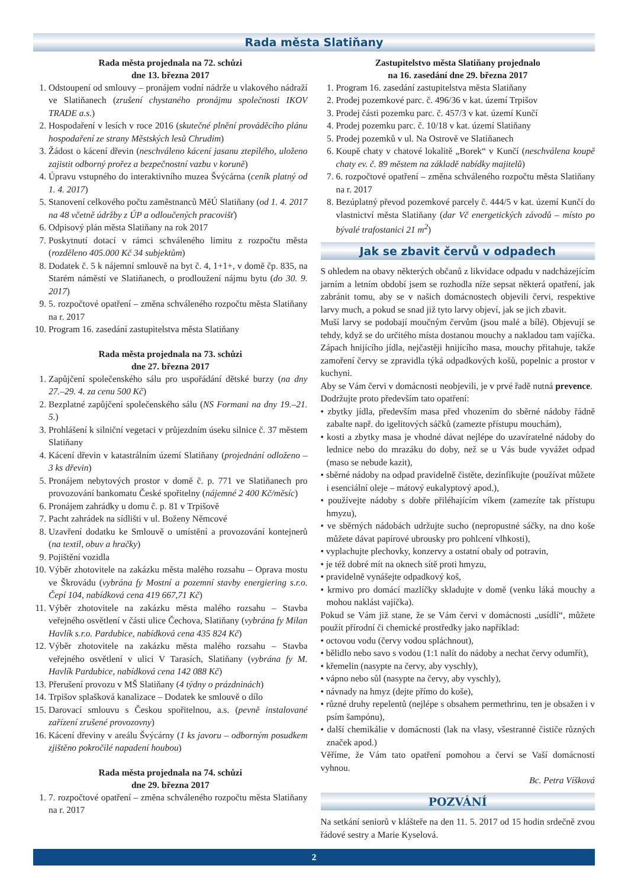Rada města Slatiňany
Rada města projednala na 72. schůzi
dne 13. března 2017
1. Odstoupení od smlouvy – pronájem vodní nádrže u vlakového nádraží ve Slatiňanech (zrušení chystaného pronájmu společnosti IKOV TRADE a.s.)
2. Hospodaření v lesích v roce 2016 (skutečné plnění prováděcího plánu hospodaření ze strany Městských lesů Chrudim)
3. Žádost o kácení dřevin (neschváleno kácení jasanu ztepilého, uloženo zajistit odborný prořez a bezpečnostní vazbu v koruně)
4. Úpravu vstupného do interaktivního muzea Švýcárna (ceník platný od 1. 4. 2017)
5. Stanovení celkového počtu zaměstnanců MěÚ Slatiňany (od 1. 4. 2017 na 48 včetně údržby z ÚP a odloučených pracovišť)
6. Odpisový plán města Slatiňany na rok 2017
7. Poskytnutí dotací v rámci schváleného limitu z rozpočtu města (rozděleno 405.000 Kč 34 subjektům)
8. Dodatek č. 5 k nájemní smlouvě na byt č. 4, 1+1+, v domě čp. 835, na Starém náměstí ve Slatiňanech, o prodloužení nájmu bytu (do 30. 9. 2017)
9. 5. rozpočtové opatření – změna schváleného rozpočtu města Slatiňany na r. 2017
10. Program 16. zasedání zastupitelstva města Slatiňany
Rada města projednala na 73. schůzi
dne 27. března 2017
1. Zapůjčení společenského sálu pro uspořádání dětské burzy (na dny 27.–29. 4. za cenu 500 Kč)
2. Bezplatné zapůjčení společenského sálu (NS Formani na dny 19.–21. 5.)
3. Prohlášení k silniční vegetaci v průjezdním úseku silnice č. 37 městem Slatiňany
4. Kácení dřevin v katastrálním území Slatiňany (projednání odloženo – 3 ks dřevin)
5. Pronájem nebytových prostor v domě č. p. 771 ve Slatiňanech pro provozování bankomatu České spořitelny (nájemné 2 400 Kč/měsíc)
6. Pronájem zahrádky u domu č. p. 81 v Trpišově
7. Pacht zahrádek na sídlišti v ul. Boženy Němcové
8. Uzavření dodatku ke Smlouvě o umístění a provozování kontejnerů (na textil, obuv a hračky)
9. Pojištění vozidla
10. Výběr zhotovitele na zakázku města malého rozsahu – Oprava mostu ve Škrovádu (vybrána fy Mostní a pozemní stavby energiering s.r.o. Čepí 104, nabídková cena 419 667,71 Kč)
11. Výběr zhotovitele na zakázku města malého rozsahu – Stavba veřejného osvětlení v části ulice Čechova, Slatiňany (vybrána fy Milan Havlík s.r.o. Pardubice, nabídková cena 435 824 Kč)
12. Výběr zhotovitele na zakázku města malého rozsahu – Stavba veřejného osvětlení v ulici V Tarasích, Slatiňany (vybrána fy M. Havlík Pardubice, nabídková cena 142 088 Kč)
13. Přerušení provozu v MŠ Slatiňany (4 týdny o prázdninách)
14. Trpišov splašková kanalizace – Dodatek ke smlouvě o dílo
15. Darovací smlouvu s Českou spořitelnou, a.s. (pevně instalované zařízení zrušené provozovny)
16. Kácení dřeviny v areálu Švýcárny (1 ks javoru – odborným posudkem zjištěno pokročilé napadení houbou)
Rada města projednala na 74. schůzi
dne 29. března 2017
1. 7. rozpočtové opatření – změna schváleného rozpočtu města Slatiňany na r. 2017
Zastupitelstvo města Slatiňany projednalo
na 16. zasedání dne 29. března 2017
1. Program 16. zasedání zastupitelstva města Slatiňany
2. Prodej pozemkové parc. č. 496/36 v kat. území Trpišov
3. Prodej části pozemku parc. č. 457/3 v kat. území Kunčí
4. Prodej pozemku parc. č. 10/18 v kat. území Slatiňany
5. Prodej pozemků v ul. Na Ostrově ve Slatiňanech
6. Koupě chaty v chatové lokalitě „Borek“ v Kunčí (neschválena koupě chaty ev. č. 89 městem na základě nabídky majitelů)
7. 6. rozpočtové opatření – změna schváleného rozpočtu města Slatiňany na r. 2017
8. Bezúplatný převod pozemkové parcely č. 444/5 v kat. území Kunčí do vlastnictví města Slatiňany (dar Vč energetických závodů – místo po bývalé trafostanici 21 m<sup>2</sup>)
Jak se zbavit červů v odpadech
S ohledem na obavy některých občanů z likvidace odpadu v nadcházejícím jarním a letním období jsem se rozhodla níže sepsat některá opatření, jak zabránit tomu, aby se v našich domácnostech objevili červi, respektive larvy much, a pokud se snad již tyto larvy objeví, jak se jich zbavit.
Muší larvy se podobají moučným červům (jsou malé a bílé). Objevují se tehdy, když se do určitého místa dostanou mouchy a nakladou tam vajíčka. Zápach hnijícího jídla, nejčastěji hnijícího masa, mouchy přitahuje, takže zamoření červy se zpravidla týká odpadkových košů, popelnic a prostor v kuchyni.
Aby se Vám červi v domácnosti neobjevili, je v prvé řadě nutná prevence.
Dodržujte proto především tato opatření:
• zbytky jídla, především masa před vhozením do sběrné nádoby řádně zabalte např. do igelitových sáčků (zamezte přístupu mouchám),
• kosti a zbytky masa je vhodné dávat nejlépe do uzavíratelné nádoby do lednice nebo do mrazáku do doby, než se u Vás bude vyvážet odpad (maso se nebude kazit),
• sběrné nádoby na odpad pravidelně čistěte, dezinfikujte (používat můžete i esenciální oleje – mátový eukalyptový apod.),
• používejte nádoby s dobře přiléhajícím víkem (zamezíte tak přístupu hmyzu),
• ve sběrných nádobách udržujte sucho (nepropustné sáčky, na dno koše můžete dávat papírové ubrousky pro pohlcení vlhkosti),
• vyplachujte plechovky, konzervy a ostatní obaly od potravin,
• je též dobré mít na oknech sítě proti hmyzu,
• pravidelně vynášejte odpadkový koš,
• krmivo pro domácí mazlíčky skladujte v domě (venku láká mouchy a mohou naklást vajíčka).
Pokud se Vám již stane, že se Vám červi v domácnosti „usídlí“, můžete použít přírodní či chemické prostředky jako například:
• octovou vodu (červy vodou spláchnout),
• bělidlo nebo savo s vodou (1:1 nalít do nádoby a nechat červy odumřít),
• křemelin (nasypte na červy, aby vyschly),
• vápno nebo sůl (nasypte na červy, aby vyschly),
• návnady na hmyz (dejte přímo do koše),
• různé druhy repelentů (nejlépe s obsahem permethrinu, ten je obsažen i v psím šampónu),
• další chemikálie v domácnosti (lak na vlasy, všestranné čističe různých značek apod.)
Věříme, že Vám tato opatření pomohou a červi se Vaší domácnosti vyhnou.
Bc. Petra Víšková
POZVÁNÍ
Na setkání seniorů v klášteře na den 11. 5. 2017 od 15 hodin srdečně zvou řádové sestry a Marie Kyselová.
2